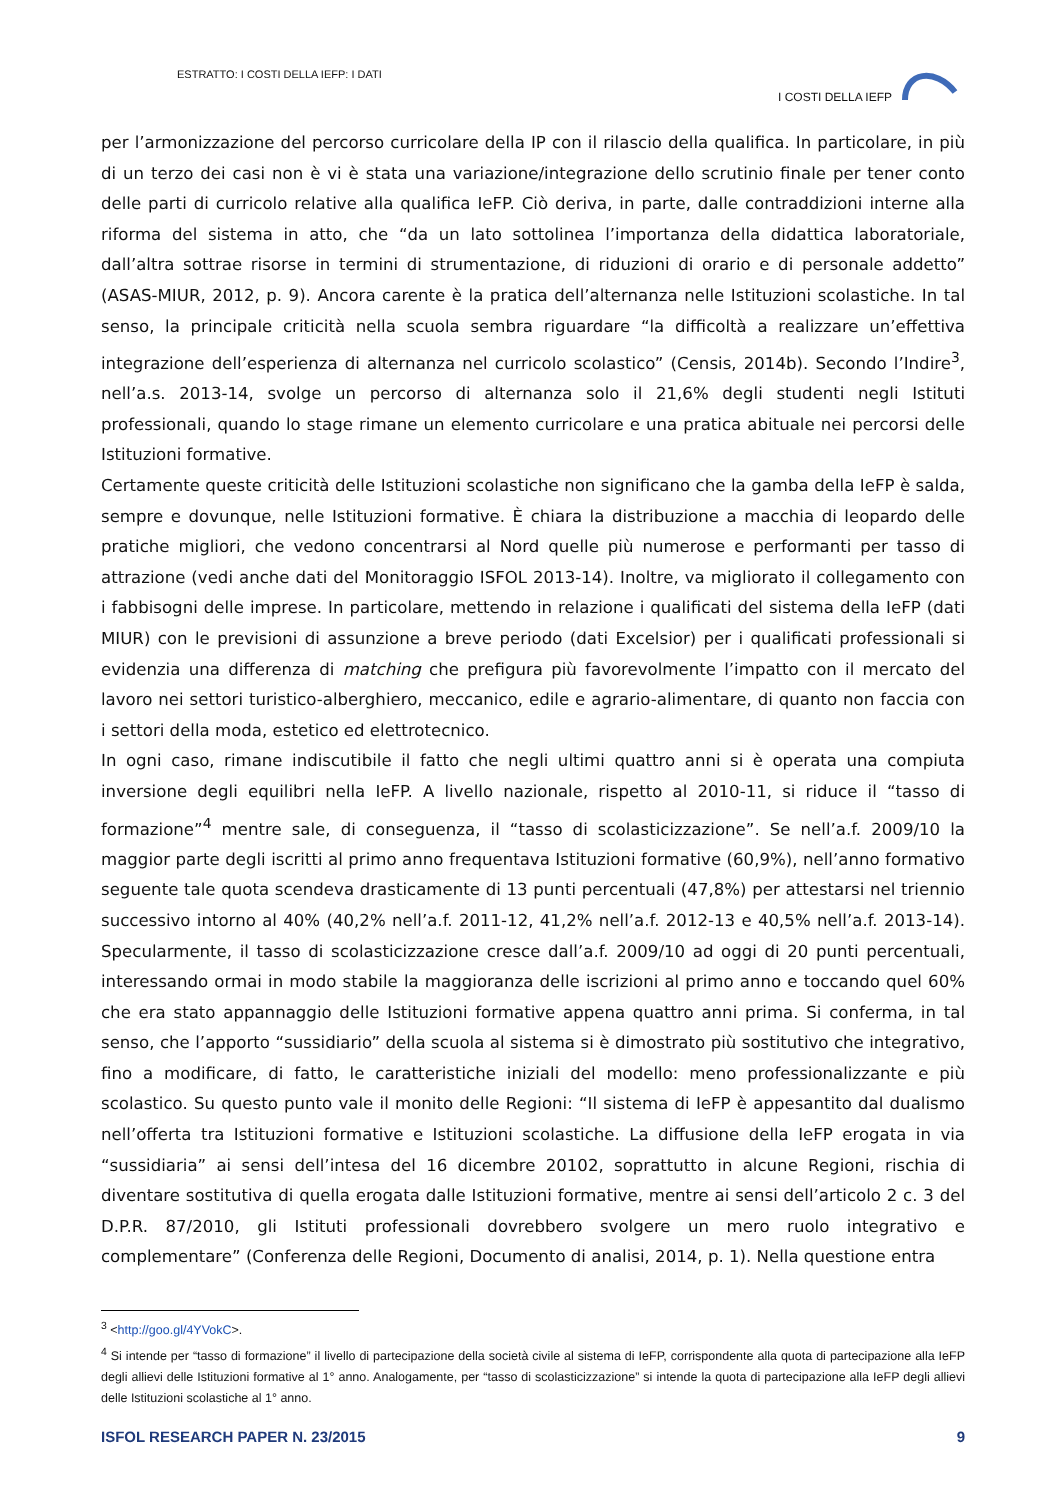ESTRATTO: I COSTI DELLA IEFP: I DATI
I COSTI DELLA IEFP
per l’armonizzazione del percorso curricolare della IP con il rilascio della qualifica. In particolare, in più di un terzo dei casi non è vi è stata una variazione/integrazione dello scrutinio finale per tener conto delle parti di curricolo relative alla qualifica IeFP. Ciò deriva, in parte, dalle contraddizioni interne alla riforma del sistema in atto, che “da un lato sottolinea l’importanza della didattica laboratoriale, dall’altra sottrae risorse in termini di strumentazione, di riduzioni di orario e di personale addetto” (ASAS-MIUR, 2012, p. 9). Ancora carente è la pratica dell’alternanza nelle Istituzioni scolastiche. In tal senso, la principale criticità nella scuola sembra riguardare “la difficoltà a realizzare un’effettiva integrazione dell’esperienza di alternanza nel curricolo scolastico” (Censis, 2014b). Secondo l’Indire<sup>3</sup>, nell’a.s. 2013-14, svolge un percorso di alternanza solo il 21,6% degli studenti negli Istituti professionali, quando lo stage rimane un elemento curricolare e una pratica abituale nei percorsi delle Istituzioni formative.
Certamente queste criticità delle Istituzioni scolastiche non significano che la gamba della IeFP è salda, sempre e dovunque, nelle Istituzioni formative. È chiara la distribuzione a macchia di leopardo delle pratiche migliori, che vedono concentrarsi al Nord quelle più numerose e performanti per tasso di attrazione (vedi anche dati del Monitoraggio ISFOL 2013-14). Inoltre, va migliorato il collegamento con i fabbisogni delle imprese. In particolare, mettendo in relazione i qualificati del sistema della IeFP (dati MIUR) con le previsioni di assunzione a breve periodo (dati Excelsior) per i qualificati professionali si evidenzia una differenza di matching che prefigura più favorevolmente l’impatto con il mercato del lavoro nei settori turistico-alberghiero, meccanico, edile e agrario-alimentare, di quanto non faccia con i settori della moda, estetico ed elettrotecnico.
In ogni caso, rimane indiscutibile il fatto che negli ultimi quattro anni si è operata una compiuta inversione degli equilibri nella IeFP. A livello nazionale, rispetto al 2010-11, si riduce il “tasso di formazione”<sup>4</sup> mentre sale, di conseguenza, il “tasso di scolasticizzazione”. Se nell’a.f. 2009/10 la maggior parte degli iscritti al primo anno frequentava Istituzioni formative (60,9%), nell’anno formativo seguente tale quota scendeva drasticamente di 13 punti percentuali (47,8%) per attestarsi nel triennio successivo intorno al 40% (40,2% nell’a.f. 2011-12, 41,2% nell’a.f. 2012-13 e 40,5% nell’a.f. 2013-14). Specularmente, il tasso di scolasticizzazione cresce dall’a.f. 2009/10 ad oggi di 20 punti percentuali, interessando ormai in modo stabile la maggioranza delle iscrizioni al primo anno e toccando quel 60% che era stato appannaggio delle Istituzioni formative appena quattro anni prima. Si conferma, in tal senso, che l’apporto “sussidiario” della scuola al sistema si è dimostrato più sostitutivo che integrativo, fino a modificare, di fatto, le caratteristiche iniziali del modello: meno professionalizzante e più scolastico. Su questo punto vale il monito delle Regioni: “Il sistema di IeFP è appesantito dal dualismo nell’offerta tra Istituzioni formative e Istituzioni scolastiche. La diffusione della IeFP erogata in via “sussidiaria” ai sensi dell’intesa del 16 dicembre 20102, soprattutto in alcune Regioni, rischia di diventare sostitutiva di quella erogata dalle Istituzioni formative, mentre ai sensi dell’articolo 2 c. 3 del D.P.R. 87/2010, gli Istituti professionali dovrebbero svolgere un mero ruolo integrativo e complementare” (Conferenza delle Regioni, Documento di analisi, 2014, p. 1). Nella questione entra
<sup>3</sup> <http://goo.gl/4YVokC>.
<sup>4</sup> Si intende per “tasso di formazione” il livello di partecipazione della società civile al sistema di IeFP, corrispondente alla quota di partecipazione alla IeFP degli allievi delle Istituzioni formative al 1° anno. Analogamente, per “tasso di scolasticizzazione” si intende la quota di partecipazione alla IeFP degli allievi delle Istituzioni scolastiche al 1° anno.
ISFOL RESEARCH PAPER N. 23/2015 9